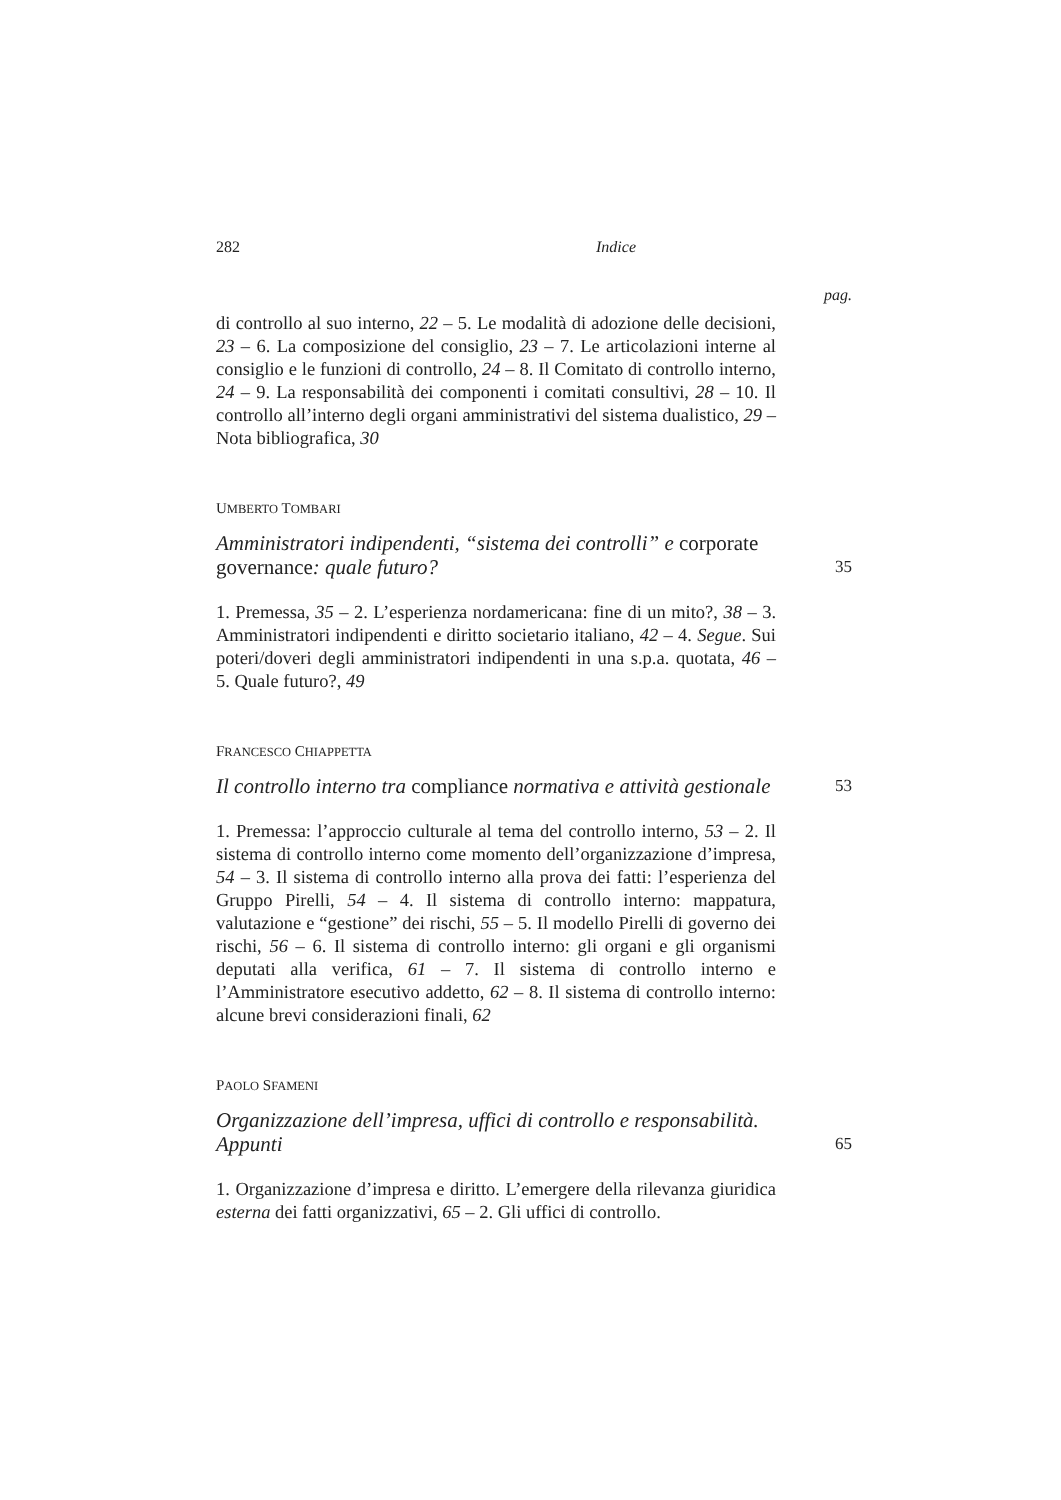282 Indice
pag.
di controllo al suo interno, 22 – 5. Le modalità di adozione delle decisioni, 23 – 6. La composizione del consiglio, 23 – 7. Le articolazioni interne al consiglio e le funzioni di controllo, 24 – 8. Il Comitato di controllo interno, 24 – 9. La responsabilità dei componenti i comitati consultivi, 28 – 10. Il controllo all’interno degli organi amministrativi del sistema dualistico, 29 – Nota bibliografica, 30
UMBERTO TOMBARI
Amministratori indipendenti, “sistema dei controlli” e corporate governance: quale futuro? 35
1. Premessa, 35 – 2. L’esperienza nordamericana: fine di un mito?, 38 – 3. Amministratori indipendenti e diritto societario italiano, 42 – 4. Segue. Sui poteri/doveri degli amministratori indipendenti in una s.p.a. quotata, 46 – 5. Quale futuro?, 49
FRANCESCO CHIAPPETTA
Il controllo interno tra compliance normativa e attività gestionale 53
1. Premessa: l’approccio culturale al tema del controllo interno, 53 – 2. Il sistema di controllo interno come momento dell’organizzazione d’impresa, 54 – 3. Il sistema di controllo interno alla prova dei fatti: l’esperienza del Gruppo Pirelli, 54 – 4. Il sistema di controllo interno: mappatura, valutazione e “gestione” dei rischi, 55 – 5. Il modello Pirelli di governo dei rischi, 56 – 6. Il sistema di controllo interno: gli organi e gli organismi deputati alla verifica, 61 – 7. Il sistema di controllo interno e l’Amministratore esecutivo addetto, 62 – 8. Il sistema di controllo interno: alcune brevi considerazioni finali, 62
PAOLO SFAMENI
Organizzazione dell’impresa, uffici di controllo e responsabilità. Appunti 65
1. Organizzazione d’impresa e diritto. L’emergere della rilevanza giuridica esterna dei fatti organizzativi, 65 – 2. Gli uffici di controllo.